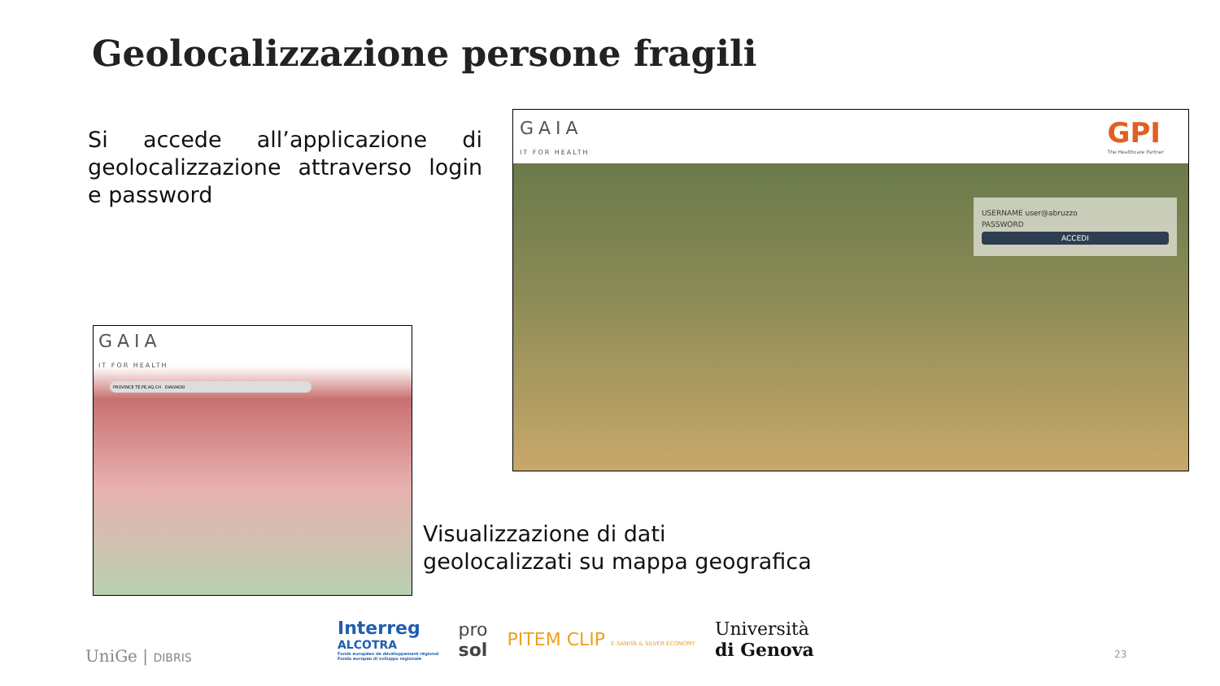Geolocalizzazione persone fragili
Si accede all’applicazione di geolocalizzazione attraverso login e password
GAIA
IT FOR HEALTH
GPI
The Healthcare Partner
USERNAME user@abruzzo
PASSWORD
ACCEDI
GAIA
IT FOR HEALTH
PROVINCE TE,PE,AQ,CH DIAGNOSI
Visualizzazione di dati geolocalizzati su mappa geografica
UniGe | DIBRIS
Interreg
ALCOTRA
Fonds européen de développement régional
Fondo europeo di sviluppo regionale
pro
sol
PITEM CLIP E-SANITÀ & SILVER ECONOMY
Università
di Genova
23